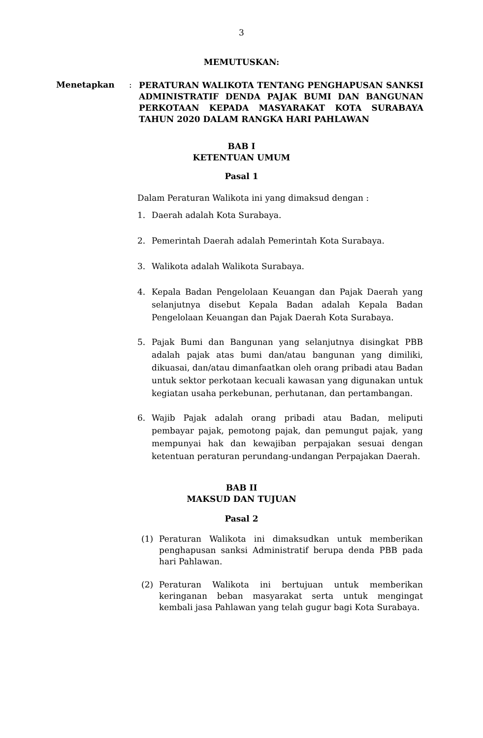3
MEMUTUSKAN:
Menetapkan :
PERATURAN WALIKOTA TENTANG PENGHAPUSAN SANKSI ADMINISTRATIF DENDA PAJAK BUMI DAN BANGUNAN PERKOTAAN KEPADA MASYARAKAT KOTA SURABAYA TAHUN 2020 DALAM RANGKA HARI PAHLAWAN
BAB I
KETENTUAN UMUM
Pasal 1
Dalam Peraturan Walikota ini yang dimaksud dengan :
1. Daerah adalah Kota Surabaya.
2. Pemerintah Daerah adalah Pemerintah Kota Surabaya.
3. Walikota adalah Walikota Surabaya.
4. Kepala Badan Pengelolaan Keuangan dan Pajak Daerah yang selanjutnya disebut Kepala Badan adalah Kepala Badan Pengelolaan Keuangan dan Pajak Daerah Kota Surabaya.
5. Pajak Bumi dan Bangunan yang selanjutnya disingkat PBB adalah pajak atas bumi dan/atau bangunan yang dimiliki, dikuasai, dan/atau dimanfaatkan oleh orang pribadi atau Badan untuk sektor perkotaan kecuali kawasan yang digunakan untuk kegiatan usaha perkebunan, perhutanan, dan pertambangan.
6. Wajib Pajak adalah orang pribadi atau Badan, meliputi pembayar pajak, pemotong pajak, dan pemungut pajak, yang mempunyai hak dan kewajiban perpajakan sesuai dengan ketentuan peraturan perundang-undangan Perpajakan Daerah.
BAB II
MAKSUD DAN TUJUAN
Pasal 2
(1) Peraturan Walikota ini dimaksudkan untuk memberikan penghapusan sanksi Administratif berupa denda PBB pada hari Pahlawan.
(2) Peraturan Walikota ini bertujuan untuk memberikan keringanan beban masyarakat serta untuk mengingat kembali jasa Pahlawan yang telah gugur bagi Kota Surabaya.